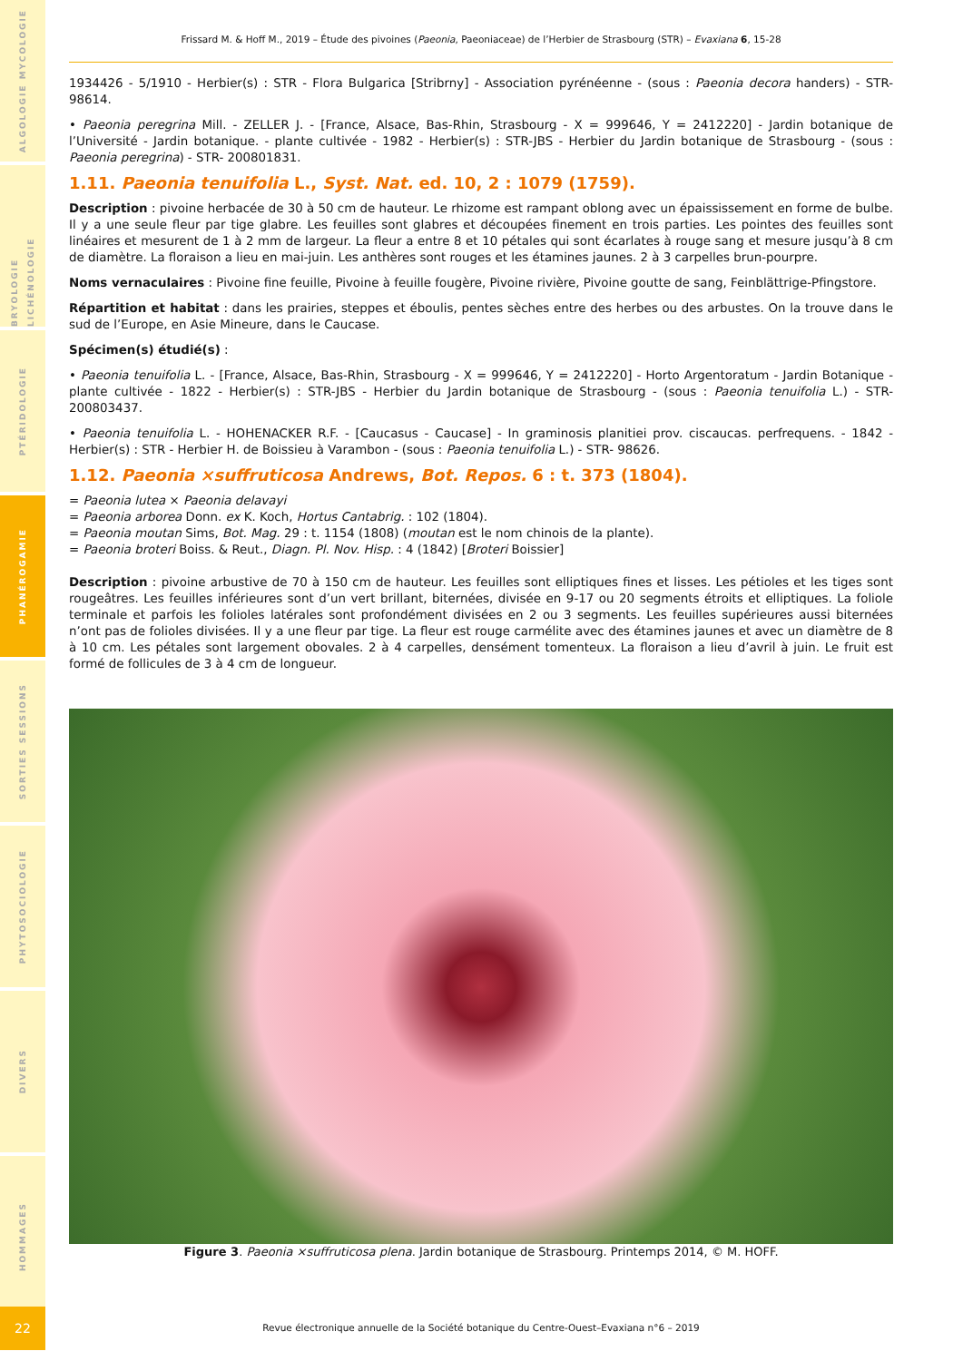ALGOLOGIE MYCOLOGIE
BRYOLOGIE LICHÉNOLOGIE
PTÉRIDOLOGIE
PHANÉROGAMIE
SORTIES SESSIONS
PHYTOSOCIOLOGIE
DIVERS
HOMMAGES
Frissard M. & Hoff M., 2019 – Étude des pivoines (Paeonia, Paeoniaceae) de l’Herbier de Strasbourg (STR) – Evaxiana 6, 15-28
1934426 - 5/1910 - Herbier(s) : STR - Flora Bulgarica [Stribrny] - Association pyrénéenne - (sous : Paeonia decora handers) - STR- 98614.
• Paeonia peregrina Mill. - ZELLER J. - [France, Alsace, Bas-Rhin, Strasbourg - X = 999646, Y = 2412220] - Jardin botanique de l’Université - Jardin botanique. - plante cultivée - 1982 - Herbier(s) : STR-JBS - Herbier du Jardin botanique de Strasbourg - (sous : Paeonia peregrina) - STR- 200801831.
1.11. Paeonia tenuifolia L., Syst. Nat. ed. 10, 2 : 1079 (1759).
Description : pivoine herbacée de 30 à 50 cm de hauteur. Le rhizome est rampant oblong avec un épaississement en forme de bulbe. Il y a une seule fleur par tige glabre. Les feuilles sont glabres et découpées finement en trois parties. Les pointes des feuilles sont linéaires et mesurent de 1 à 2 mm de largeur. La fleur a entre 8 et 10 pétales qui sont écarlates à rouge sang et mesure jusqu’à 8 cm de diamètre. La floraison a lieu en mai-juin. Les anthères sont rouges et les étamines jaunes. 2 à 3 carpelles brun-pourpre.
Noms vernaculaires : Pivoine fine feuille, Pivoine à feuille fougère, Pivoine rivière, Pivoine goutte de sang, Feinblättrige-Pfingstore.
Répartition et habitat : dans les prairies, steppes et éboulis, pentes sèches entre des herbes ou des arbustes. On la trouve dans le sud de l’Europe, en Asie Mineure, dans le Caucase.
Spécimen(s) étudié(s) :
• Paeonia tenuifolia L. - [France, Alsace, Bas-Rhin, Strasbourg - X = 999646, Y = 2412220] - Horto Argentoratum - Jardin Botanique - plante cultivée - 1822 - Herbier(s) : STR-JBS - Herbier du Jardin botanique de Strasbourg - (sous : Paeonia tenuifolia L.) - STR- 200803437.
• Paeonia tenuifolia L. - HOHENACKER R.F. - [Caucasus - Caucase] - In graminosis planitiei prov. ciscaucas. perfrequens. - 1842 - Herbier(s) : STR - Herbier H. de Boissieu à Varambon - (sous : Paeonia tenuifolia L.) - STR- 98626.
1.12. Paeonia ×suffruticosa Andrews, Bot. Repos. 6 : t. 373 (1804).
= Paeonia lutea × Paeonia delavayi
= Paeonia arborea Donn. ex K. Koch, Hortus Cantabrig. : 102 (1804).
= Paeonia moutan Sims, Bot. Mag. 29 : t. 1154 (1808) (moutan est le nom chinois de la plante).
= Paeonia broteri Boiss. & Reut., Diagn. Pl. Nov. Hisp. : 4 (1842) [Broteri Boissier]
Description : pivoine arbustive de 70 à 150 cm de hauteur. Les feuilles sont elliptiques fines et lisses. Les pétioles et les tiges sont rougeâtres. Les feuilles inférieures sont d’un vert brillant, biternées, divisée en 9-17 ou 20 segments étroits et elliptiques. La foliole terminale et parfois les folioles latérales sont profondément divisées en 2 ou 3 segments. Les feuilles supérieures aussi biternées n’ont pas de folioles divisées. Il y a une fleur par tige. La fleur est rouge carmélite avec des étamines jaunes et avec un diamètre de 8 à 10 cm. Les pétales sont largement obovales. 2 à 4 carpelles, densément tomenteux. La floraison a lieu d’avril à juin. Le fruit est formé de follicules de 3 à 4 cm de longueur.
Figure 3. Paeonia ×suffruticosa plena. Jardin botanique de Strasbourg. Printemps 2014, © M. HOFF.
22
Revue électronique annuelle de la Société botanique du Centre-Ouest–Evaxiana n°6 – 2019